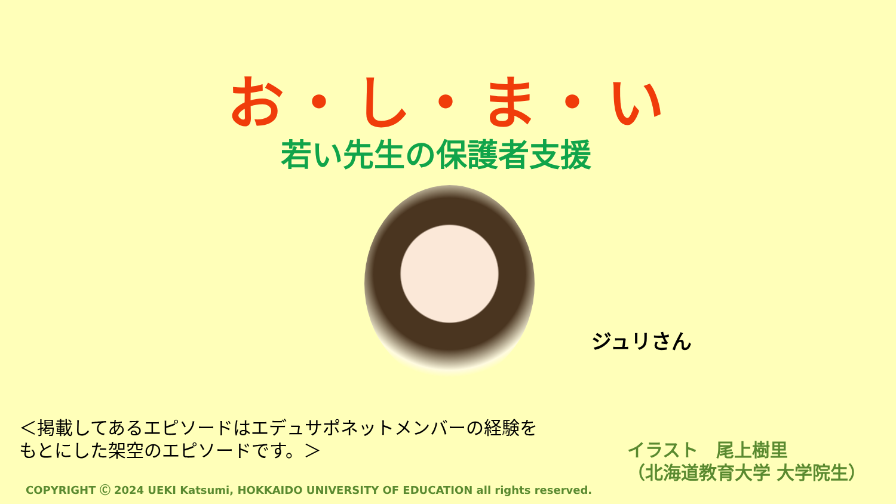お・し・ま・い
若い先生の保護者支援
ジュリさん
＜掲載してあるエピソードはエデュサポネットメンバーの経験を
もとにした架空のエピソードです。＞
イラスト　尾上樹里
（北海道教育大学 大学院生）
COPYRIGHT Ⓒ 2024 UEKI Katsumi, HOKKAIDO UNIVERSITY OF EDUCATION all rights reserved.